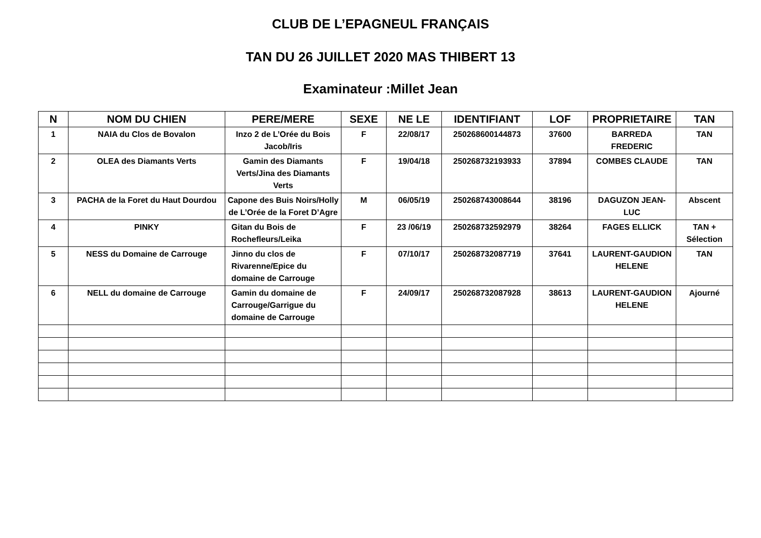CLUB DE L’EPAGNEUL FRANÇAIS
TAN DU 26 JUILLET 2020 MAS THIBERT 13
Examinateur :Millet Jean
| N | NOM DU CHIEN | PERE/MERE | SEXE | NE LE | IDENTIFIANT | LOF | PROPRIETAIRE | TAN |
| --- | --- | --- | --- | --- | --- | --- | --- | --- |
| 1 | NAIA du Clos de Bovalon | Inzo 2 de L’Orée du Bois Jacob/Iris | F | 22/08/17 | 250268600144873 | 37600 | BARREDA FREDERIC | TAN |
| 2 | OLEA des Diamants Verts | Gamin des Diamants Verts/Jina des Diamants Verts | F | 19/04/18 | 250268732193933 | 37894 | COMBES CLAUDE | TAN |
| 3 | PACHA de la Foret du Haut Dourdou | Capone des Buis Noirs/Holly de L’Orée de la Foret D’Agre | M | 06/05/19 | 250268743008644 | 38196 | DAGUZON JEAN-LUC | Abscent |
| 4 | PINKY | Gitan du Bois de Rochefleurs/Leika | F | 23 /06/19 | 250268732592979 | 38264 | FAGES ELLICK | TAN + Sélection |
| 5 | NESS du Domaine de Carrouge | Jinno du clos de Rivarenne/Epice du domaine de Carrouge | F | 07/10/17 | 250268732087719 | 37641 | LAURENT-GAUDION HELENE | TAN |
| 6 | NELL du domaine de Carrouge | Gamin du domaine de Carrouge/Garrigue du domaine de Carrouge | F | 24/09/17 | 250268732087928 | 38613 | LAURENT-GAUDION HELENE | Ajourné |